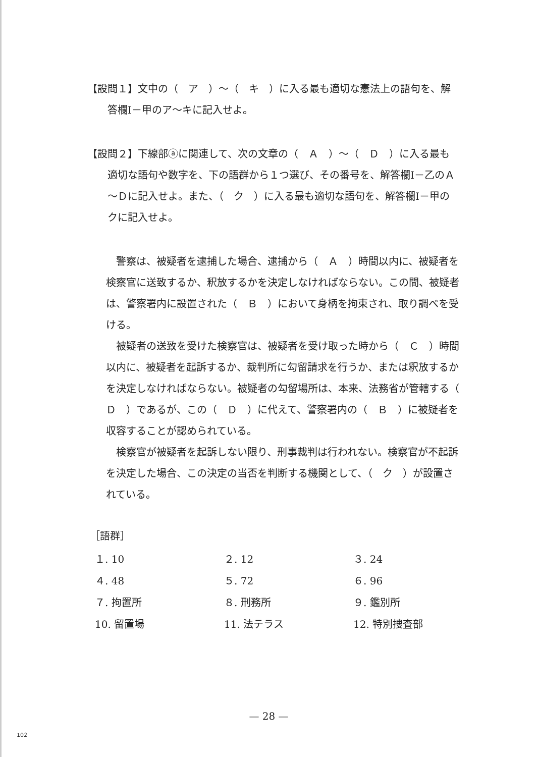【設問１】文中の（　ア　）～（　キ　）に入る最も適切な憲法上の語句を、解答欄Ⅰ－甲のア～キに記入せよ。
【設問２】下線部ⓐに関連して、次の文章の（　Ａ　）～（　Ｄ　）に入る最も適切な語句や数字を、下の語群から１つ選び、その番号を、解答欄Ⅰ－乙のＡ～Ｄに記入せよ。また、（　ク　）に入る最も適切な語句を、解答欄Ⅰ－甲のクに記入せよ。
警察は、被疑者を逮捕した場合、逮捕から（　Ａ　）時間以内に、被疑者を検察官に送致するか、釈放するかを決定しなければならない。この間、被疑者は、警察署内に設置された（　Ｂ　）において身柄を拘束され、取り調べを受ける。
被疑者の送致を受けた検察官は、被疑者を受け取った時から（　Ｃ　）時間以内に、被疑者を起訴するか、裁判所に勾留請求を行うか、または釈放するかを決定しなければならない。被疑者の勾留場所は、本来、法務省が管轄する（　Ｄ　）であるが、この（　Ｄ　）に代えて、警察署内の（　Ｂ　）に被疑者を収容することが認められている。
検察官が被疑者を起訴しない限り、刑事裁判は行われない。検察官が不起訴を決定した場合、この決定の当否を判断する機関として、（　ク　）が設置されている。
［語群］
| １. 10 | ２. 12 | ３. 24 |
| ４. 48 | ５. 72 | ６. 96 |
| ７. 拘置所 | ８. 刑務所 | ９. 鑑別所 |
| 10. 留置場 | 11. 法テラス | 12. 特別捜査部 |
— 28 —
102